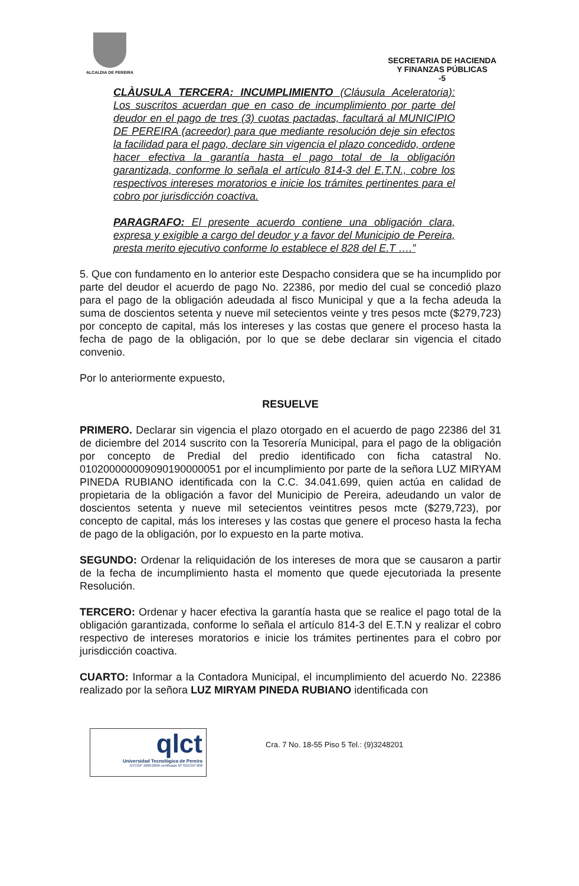ALCALDIA DE PEREIRA
SECRETARIA DE HACIENDA
Y FINANZAS PÚBLICAS
-5
CLÀUSULA TERCERA: INCUMPLIMIENTO (Cláusula Aceleratoria): Los suscritos acuerdan que en caso de incumplimiento por parte del deudor en el pago de tres (3) cuotas pactadas, facultará al MUNICIPIO DE PEREIRA (acreedor) para que mediante resolución deje sin efectos la facilidad para el pago, declare sin vigencia el plazo concedido, ordene hacer efectiva la garantía hasta el pago total de la obligación garantizada, conforme lo señala el artículo 814-3 del E.T.N., cobre los respectivos intereses moratorios e inicie los trámites pertinentes para el cobro por jurisdicción coactiva.
PARAGRAFO: El presente acuerdo contiene una obligación clara, expresa y exigible a cargo del deudor y a favor del Municipio de Pereira, presta merito ejecutivo conforme lo establece el 828 del E.T ….”
5. Que con fundamento en lo anterior este Despacho considera que se ha incumplido por parte del deudor el acuerdo de pago No. 22386, por medio del cual se concedió plazo para el pago de la obligación adeudada al fisco Municipal y que a la fecha adeuda la suma de doscientos setenta y nueve mil setecientos veinte y tres pesos mcte ($279,723) por concepto de capital, más los intereses y las costas que genere el proceso hasta la fecha de pago de la obligación, por lo que se debe declarar sin vigencia el citado convenio.
Por lo anteriormente expuesto,
RESUELVE
PRIMERO. Declarar sin vigencia el plazo otorgado en el acuerdo de pago 22386 del 31 de diciembre del 2014 suscrito con la Tesorería Municipal, para el pago de la obligación por concepto de Predial del predio identificado con ficha catastral No. 010200000009090190000051 por el incumplimiento por parte de la señora LUZ MIRYAM PINEDA RUBIANO identificada con la C.C. 34.041.699, quien actúa en calidad de propietaria de la obligación a favor del Municipio de Pereira, adeudando un valor de doscientos setenta y nueve mil setecientos veintitres pesos mcte ($279,723), por concepto de capital, más los intereses y las costas que genere el proceso hasta la fecha de pago de la obligación, por lo expuesto en la parte motiva.
SEGUNDO: Ordenar la reliquidación de los intereses de mora que se causaron a partir de la fecha de incumplimiento hasta el momento que quede ejecutoriada la presente Resolución.
TERCERO: Ordenar y hacer efectiva la garantía hasta que se realice el pago total de la obligación garantizada, conforme lo señala el artículo 814-3 del E.T.N y realizar el cobro respectivo de intereses moratorios e inicie los trámites pertinentes para el cobro por jurisdicción coactiva.
CUARTO: Informar a la Contadora Municipal, el incumplimiento del acuerdo No. 22386 realizado por la señora LUZ MIRYAM PINEDA RUBIANO identificada con
qlct
Universidad Tecnológica de Pereira
NTCGP 1000:2009 certificado Nº SGCGP 008
Cra. 7 No. 18-55 Piso 5 Tel.: (9)3248201